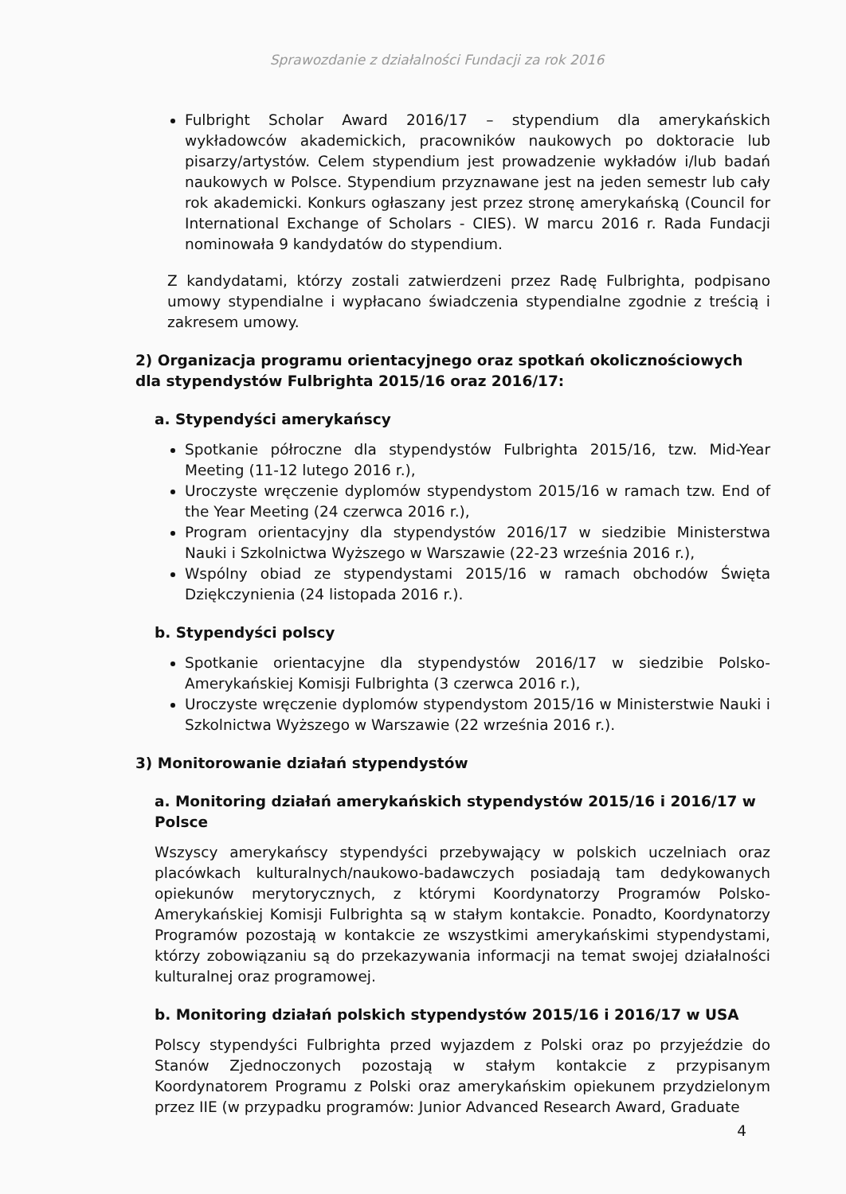Sprawozdanie z działalności Fundacji za rok 2016
Fulbright Scholar Award 2016/17 – stypendium dla amerykańskich wykładowców akademickich, pracowników naukowych po doktoracie lub pisarzy/artystów. Celem stypendium jest prowadzenie wykładów i/lub badań naukowych w Polsce. Stypendium przyznawane jest na jeden semestr lub cały rok akademicki. Konkurs ogłaszany jest przez stronę amerykańską (Council for International Exchange of Scholars - CIES). W marcu 2016 r. Rada Fundacji nominowała 9 kandydatów do stypendium.
Z kandydatami, którzy zostali zatwierdzeni przez Radę Fulbrighta, podpisano umowy stypendialne i wypłacano świadczenia stypendialne zgodnie z treścią i zakresem umowy.
2) Organizacja programu orientacyjnego oraz spotkań okolicznościowych dla stypendystów Fulbrighta 2015/16 oraz 2016/17:
a. Stypendyści amerykańscy
Spotkanie półroczne dla stypendystów Fulbrighta 2015/16, tzw. Mid-Year Meeting (11-12 lutego 2016 r.),
Uroczyste wręczenie dyplomów stypendystom 2015/16 w ramach tzw. End of the Year Meeting (24 czerwca 2016 r.),
Program orientacyjny dla stypendystów 2016/17 w siedzibie Ministerstwa Nauki i Szkolnictwa Wyższego w Warszawie (22-23 września 2016 r.),
Wspólny obiad ze stypendystami 2015/16 w ramach obchodów Święta Dziękczynienia (24 listopada 2016 r.).
b. Stypendyści polscy
Spotkanie orientacyjne dla stypendystów 2016/17 w siedzibie Polsko-Amerykańskiej Komisji Fulbrighta (3 czerwca 2016 r.),
Uroczyste wręczenie dyplomów stypendystom 2015/16 w Ministerstwie Nauki i Szkolnictwa Wyższego w Warszawie (22 września 2016 r.).
3) Monitorowanie działań stypendystów
a. Monitoring działań amerykańskich stypendystów 2015/16 i 2016/17 w Polsce
Wszyscy amerykańscy stypendyści przebywający w polskich uczelniach oraz placówkach kulturalnych/naukowo-badawczych posiadają tam dedykowanych opiekunów merytorycznych, z którymi Koordynatorzy Programów Polsko-Amerykańskiej Komisji Fulbrighta są w stałym kontakcie. Ponadto, Koordynatorzy Programów pozostają w kontakcie ze wszystkimi amerykańskimi stypendystami, którzy zobowiązaniu są do przekazywania informacji na temat swojej działalności kulturalnej oraz programowej.
b. Monitoring działań polskich stypendystów 2015/16 i 2016/17 w USA
Polscy stypendyści Fulbrighta przed wyjazdem z Polski oraz po przyjeździe do Stanów Zjednoczonych pozostają w stałym kontakcie z przypisanym Koordynatorem Programu z Polski oraz amerykańskim opiekunem przydzielonym przez IIE (w przypadku programów: Junior Advanced Research Award, Graduate
4